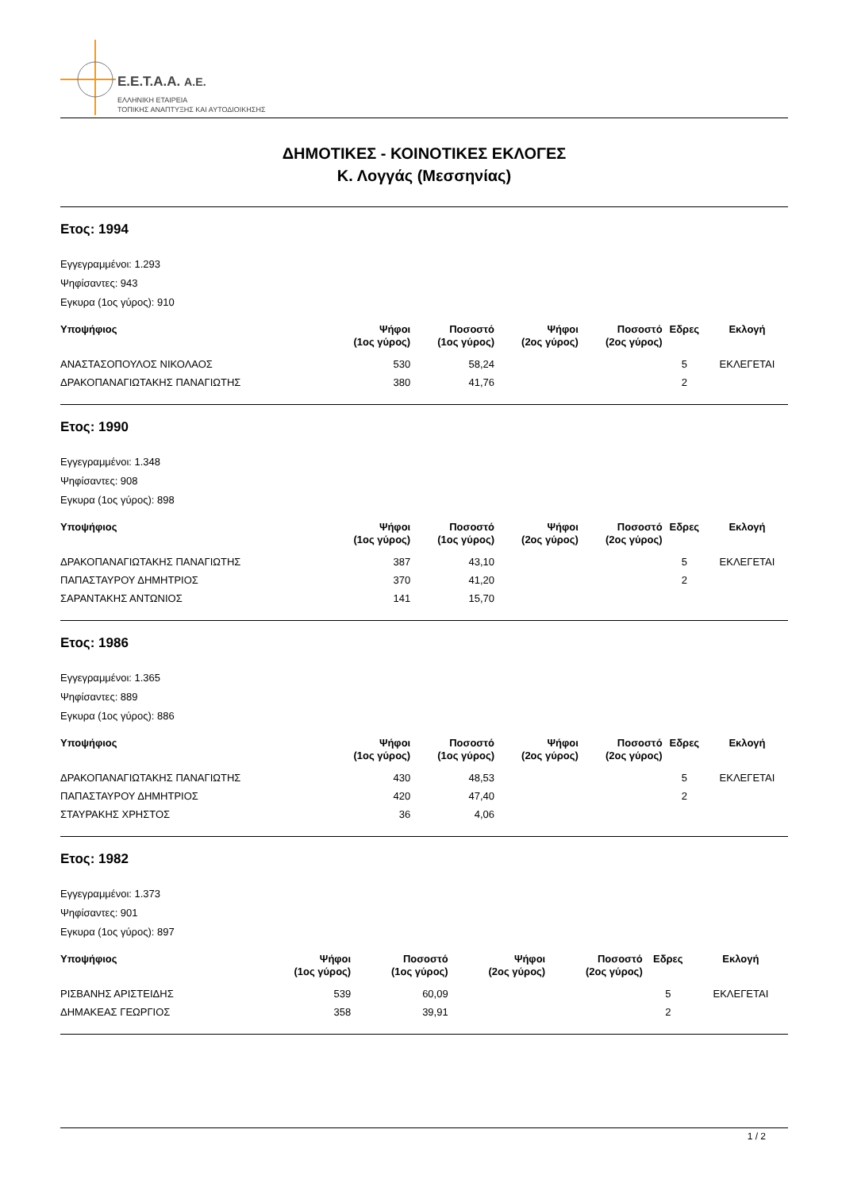E.E.T.A.A. A.E.
ΕΛΛΗΝΙΚΗ ΕΤΑΙΡΕΙΑ
ΤΟΠΙΚΗΣ ΑΝΑΠΤΥΞΗΣ ΚΑΙ ΑΥΤΟΔΙΟΙΚΗΣΗΣ
ΔΗΜΟΤΙΚΕΣ - ΚΟΙΝΟΤΙΚΕΣ ΕΚΛΟΓΕΣ
Κ. Λογγάς (Μεσσηνίας)
Ετος: 1994
Εγγεγραμμένοι: 1.293
Ψηφίσαντες: 943
Εγκυρα (1ος γύρος): 910
| Υποψήφιος | Ψήφοι (1ος γύρος) | Ποσοστό (1ος γύρος) | Ψήφοι (2ος γύρος) | Ποσοστό (2ος γύρος) | Εδρες | Εκλογή |
| --- | --- | --- | --- | --- | --- | --- |
| ΑΝΑΣΤΑΣΟΠΟΥΛΟΣ ΝΙΚΟΛΑΟΣ | 530 | 58,24 | | | 5 | ΕΚΛΕΓΕΤΑΙ |
| ΔΡΑΚΟΠΑΝΑΓΙΩΤΑΚΗΣ ΠΑΝΑΓΙΩΤΗΣ | 380 | 41,76 | | | 2 | |
Ετος: 1990
Εγγεγραμμένοι: 1.348
Ψηφίσαντες: 908
Εγκυρα (1ος γύρος): 898
| Υποψήφιος | Ψήφοι (1ος γύρος) | Ποσοστό (1ος γύρος) | Ψήφοι (2ος γύρος) | Ποσοστό (2ος γύρος) | Εδρες | Εκλογή |
| --- | --- | --- | --- | --- | --- | --- |
| ΔΡΑΚΟΠΑΝΑΓΙΩΤΑΚΗΣ ΠΑΝΑΓΙΩΤΗΣ | 387 | 43,10 | | | 5 | ΕΚΛΕΓΕΤΑΙ |
| ΠΑΠΑΣΤΑΥΡΟΥ ΔΗΜΗΤΡΙΟΣ | 370 | 41,20 | | | 2 | |
| ΣΑΡΑΝΤΑΚΗΣ ΑΝΤΩΝΙΟΣ | 141 | 15,70 | | | | |
Ετος: 1986
Εγγεγραμμένοι: 1.365
Ψηφίσαντες: 889
Εγκυρα (1ος γύρος): 886
| Υποψήφιος | Ψήφοι (1ος γύρος) | Ποσοστό (1ος γύρος) | Ψήφοι (2ος γύρος) | Ποσοστό (2ος γύρος) | Εδρες | Εκλογή |
| --- | --- | --- | --- | --- | --- | --- |
| ΔΡΑΚΟΠΑΝΑΓΙΩΤΑΚΗΣ ΠΑΝΑΓΙΩΤΗΣ | 430 | 48,53 | | | 5 | ΕΚΛΕΓΕΤΑΙ |
| ΠΑΠΑΣΤΑΥΡΟΥ ΔΗΜΗΤΡΙΟΣ | 420 | 47,40 | | | 2 | |
| ΣΤΑΥΡΑΚΗΣ ΧΡΗΣΤΟΣ | 36 | 4,06 | | | | |
Ετος: 1982
Εγγεγραμμένοι: 1.373
Ψηφίσαντες: 901
Εγκυρα (1ος γύρος): 897
| Υποψήφιος | Ψήφοι (1ος γύρος) | Ποσοστό (1ος γύρος) | Ψήφοι (2ος γύρος) | Ποσοστό (2ος γύρος) | Εδρες | Εκλογή |
| --- | --- | --- | --- | --- | --- | --- |
| ΡΙΣΒΑΝΗΣ ΑΡΙΣΤΕΙΔΗΣ | 539 | 60,09 | | | 5 | ΕΚΛΕΓΕΤΑΙ |
| ΔΗΜΑΚΕΑΣ ΓΕΩΡΓΙΟΣ | 358 | 39,91 | | | 2 | |
1 / 2